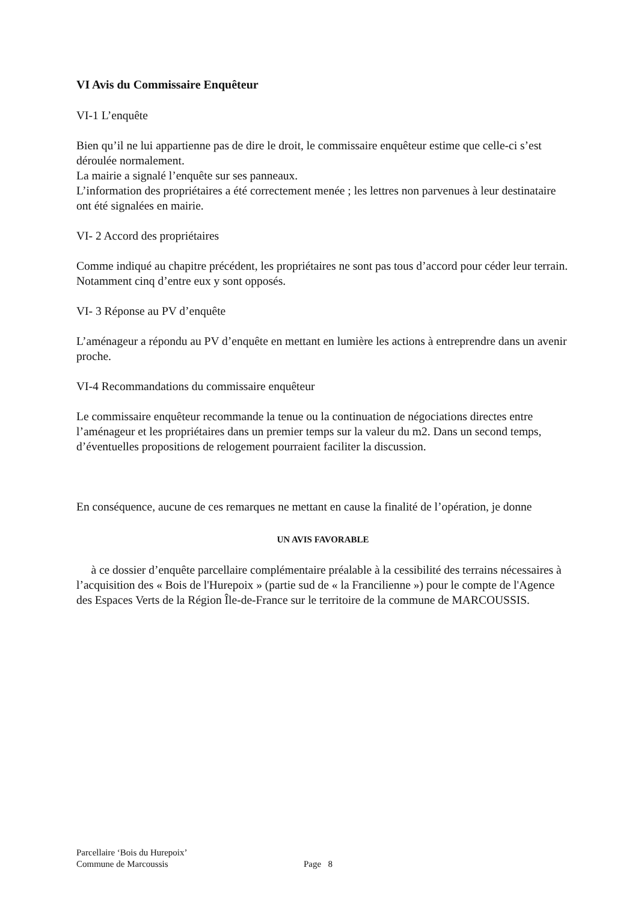VI Avis du Commissaire Enquêteur
VI-1 L’enquête
Bien qu’il ne lui appartienne pas de dire le droit, le commissaire enquêteur estime que celle-ci s’est déroulée normalement.
La mairie a signalé l’enquête sur ses panneaux.
L’information des propriétaires a été correctement menée ; les lettres non parvenues à leur destinataire ont été signalées en mairie.
VI- 2 Accord des propriétaires
Comme indiqué au chapitre précédent, les propriétaires ne sont pas tous d’accord pour céder leur terrain. Notamment cinq d’entre eux y sont opposés.
VI- 3 Réponse au PV d’enquête
L’aménageur a répondu au PV d’enquête en mettant en lumière les actions à entreprendre dans un avenir proche.
VI-4 Recommandations du commissaire enquêteur
Le commissaire enquêteur recommande la tenue ou la continuation de négociations directes entre l’aménageur et les propriétaires dans un premier temps sur la valeur du m2. Dans un second temps, d’éventuelles propositions de relogement pourraient faciliter la discussion.
En conséquence, aucune de ces remarques ne mettant en cause la finalité de l’opération, je donne
UN AVIS FAVORABLE
à ce dossier d’enquête parcellaire complémentaire préalable à la cessibilité des terrains nécessaires à l’acquisition des « Bois de l'Hurepoix » (partie sud de « la Francilienne ») pour le compte de l'Agence des Espaces Verts de la Région Île-de-France sur le territoire de la commune de MARCOUSSIS.
Parcellaire ‘Bois du Hurepoix’
Commune de Marcoussis
Page 8